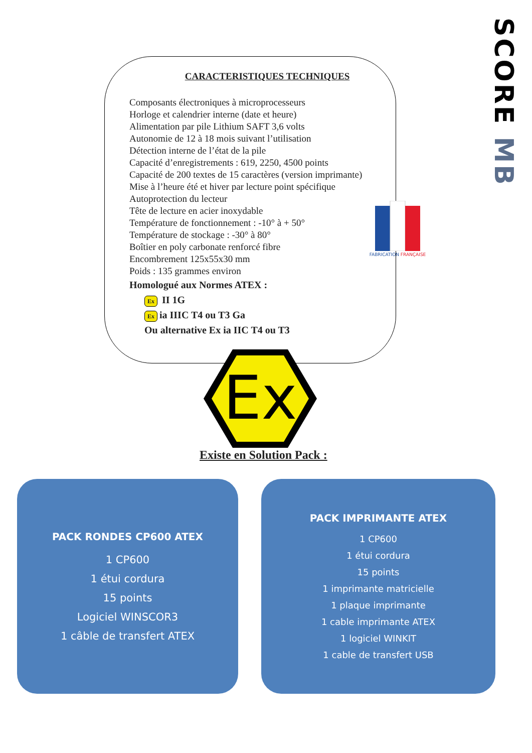SCORE MB
CARACTERISTIQUES TECHNIQUES
Composants électroniques à microprocesseurs
Horloge et calendrier interne (date et heure)
Alimentation par pile Lithium SAFT 3,6 volts
Autonomie de 12 à 18 mois suivant l’utilisation
Détection interne de l’état de la pile
Capacité d’enregistrements : 619, 2250, 4500 points
Capacité de 200 textes de 15 caractères (version imprimante)
Mise à l’heure été et hiver par lecture point spécifique
Autoprotection du lecteur
Tête de lecture en acier inoxydable
Température de fonctionnement : -10° à + 50°
Température de stockage : -30° à 80°
Boîtier en poly carbonate renforcé fibre
Encombrement 125x55x30 mm
Poids : 135 grammes environ
Homologué aux Normes ATEX :
Ex II 1G
Ex ia IIIC T4 ou T3 Ga
Ou alternative Ex ia IIC T4 ou T3
FABRICATION FRANÇAISE
Ex
Existe en Solution Pack :
PACK RONDES CP600 ATEX
1 CP600
1 étui cordura
15 points
Logiciel WINSCOR3
1 câble de transfert ATEX
PACK IMPRIMANTE ATEX
1 CP600
1 étui cordura
15 points
1 imprimante matricielle
1 plaque imprimante
1 cable imprimante ATEX
1 logiciel WINKIT
1 cable de transfert USB